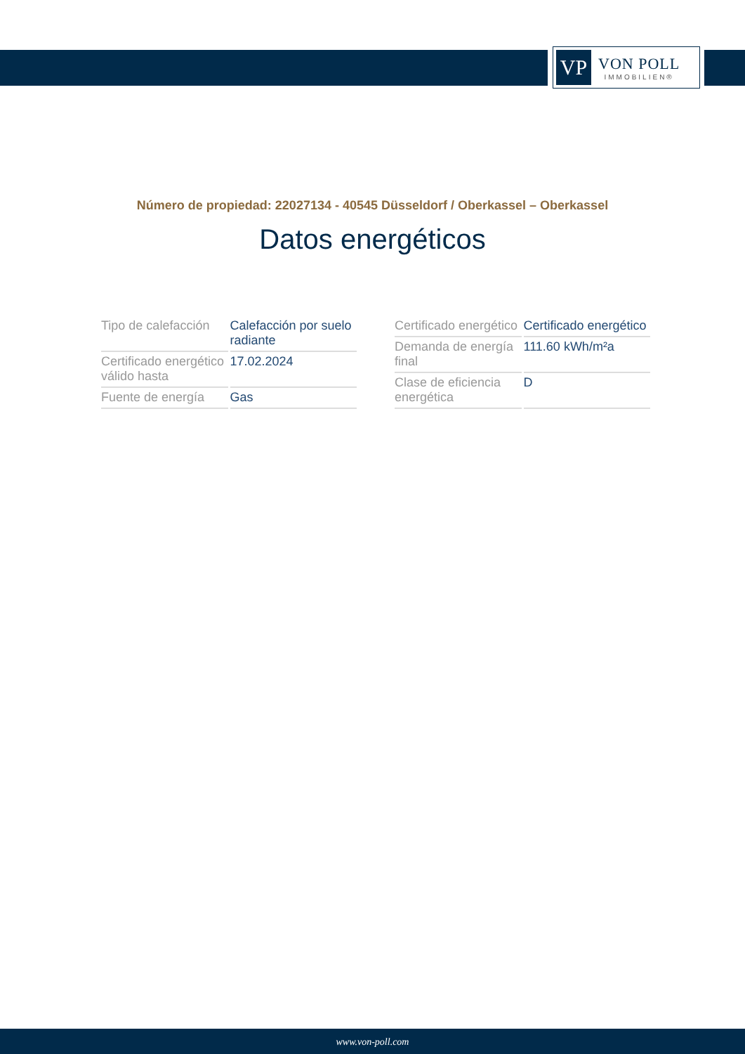VP
VON POLL
IMMOBILIEN®
Número de propiedad: 22027134 - 40545 Düsseldorf / Oberkassel – Oberkassel
Datos energéticos
| Tipo de calefacción | Calefacción por suelo radiante |
| Certificado energético válido hasta | 17.02.2024 |
| Fuente de energía | Gas |
| Certificado energético | Certificado energético |
| Demanda de energía final | 111.60 kWh/m²a |
| Clase de eficiencia energética | D |
www.von-poll.com